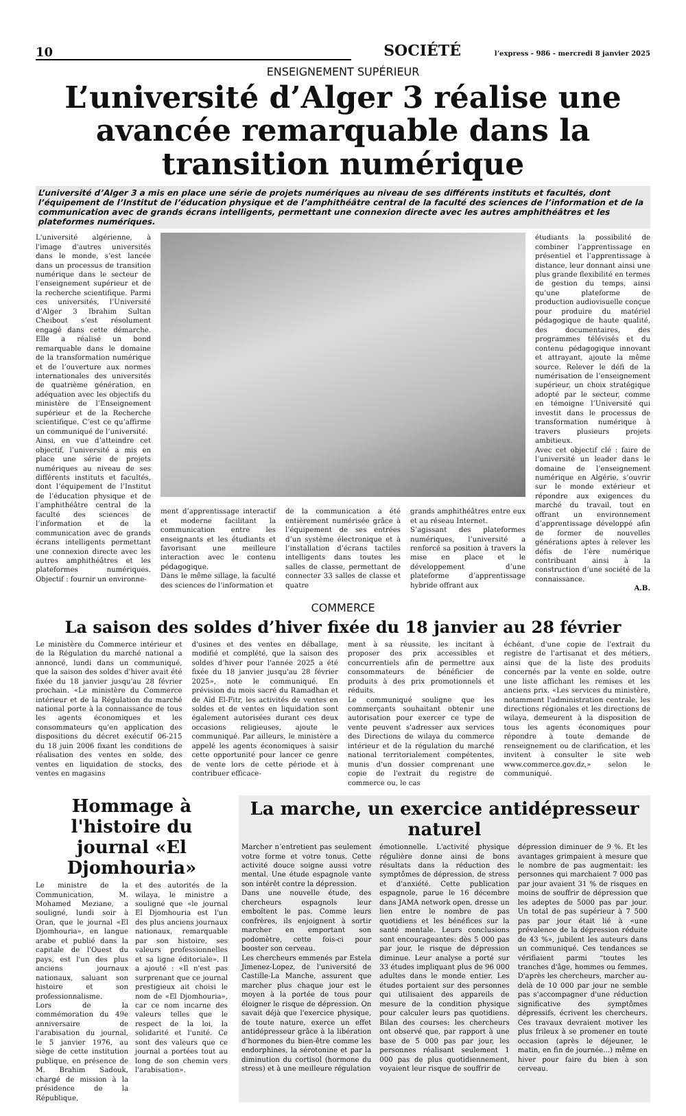10 SOCIÉTÉ
l’express - 986 - mercredi 8 janvier 2025
ENSEIGNEMENT SUPÉRIEUR
L’université d’Alger 3 réalise une avancée remarquable dans la transition numérique
L’université d’Alger 3 a mis en place une série de projets numériques au niveau de ses différents instituts et facultés, dont l’équipement de l’Institut de l’éducation physique et de l’amphithéâtre central de la faculté des sciences de l’information et de la communication avec de grands écrans intelligents, permettant une connexion directe avec les autres amphithéâtres et les plateformes numériques.
L'université algérienne, à l'image d'autres universités dans le monde, s’est lancée dans un processus de transition numérique dans le secteur de l’enseignement supérieur et de la recherche scientifique. Parmi ces universités, l’Université d’Alger 3 Ibrahim Sultan Cheibout s’est résolument engagé dans cette démarche. Elle a réalisé un bond remarquable dans le domaine de la transformation numérique et de l’ouverture aux normes internationales des universités de quatrième génération, en adéquation avec les objectifs du ministère de l’Enseignement supérieur et de la Recherche scientifique. C’est ce qu’affirme un communiqué de l’université.
Ainsi, en vue d’atteindre cet objectif, l’université a mis en place une série de projets numériques au niveau de ses différents instituts et facultés, dont l’équipement de l’Institut de l’éducation physique et de l’amphithéâtre central de la faculté des sciences de l’information et de la communication avec de grands écrans intelligents permettant une connexion directe avec les autres amphithéâtres et les plateformes numériques. Objectif : fournir un environne-
ment d’apprentissage interactif et moderne facilitant la communication entre les enseignants et les étudiants et favorisant une meilleure interaction avec le contenu pédagogique.
Dans le même sillage, la faculté des sciences de l’information et
de la communication a été entièrement numérisée grâce à l’équipement de ses entrées d’un système électronique et à l’installation d’écrans tactiles intelligents dans toutes les salles de classe, permettant de connecter 33 salles de classe et quatre
grands amphithéâtres entre eux et au réseau Internet.
S’agissant des plateformes numériques, l’université a renforcé sa position à travers la mise en place et le développement d’une plateforme d’apprentissage hybride offrant aux
étudiants la possibilité de combiner l’apprentissage en présentiel et l’apprentissage à distance, leur donnant ainsi une plus grande flexibilité en termes de gestion du temps, ainsi qu’une plateforme de production audiovisuelle conçue pour produire du matériel pédagogique de haute qualité, des documentaires, des programmes télévisés et du contenu pédagogique innovant et attrayant, ajoute la même source. Relever le défi de la numérisation de l’enseignement supérieur, un choix stratégique adopté par le secteur, comme en témoigne l’Université qui investit dans le processus de transformation numérique à travers plusieurs projets ambitieux.
Avec cet objectif clé : faire de l’université un leader dans le domaine de l’enseignement numérique en Algérie, s’ouvrir sur le monde extérieur et répondre aux exigences du marché du travail, tout en offrant un environnement d’apprentissage développé afin de former de nouvelles générations aptes à relever les défis de l’ère numérique contribuant ainsi à la construction d’une société de la connaissance.
A.B.
COMMERCE
La saison des soldes d’hiver fixée du 18 janvier au 28 février
Le ministère du Commerce intérieur et de la Régulation du marché national a annoncé, lundi dans un communiqué, que la saison des soldes d'hiver avait été fixée du 18 janvier jusqu'au 28 février prochain. «Le ministère du Commerce intérieur et de la Régulation du marché national porte à la connaissance de tous les agents économiques et les consommateurs qu'en application des dispositions du décret exécutif 06-215 du 18 juin 2006 fixant les conditions de réalisation des ventes en solde, des ventes en liquidation de stocks, des ventes en magasins
d'usines et des ventes en déballage, modifié et complété, que la saison des soldes d'hiver pour l'année 2025 a été fixée du 18 janvier jusqu'au 28 février 2025», note le communiqué. En prévision du mois sacré du Ramadhan et de Aïd El-Fitr, les activités de ventes en soldes et de ventes en liquidation sont également autorisées durant ces deux occasions religieuses, ajoute le communiqué. Par ailleurs, le ministère a appelé les agents économiques à saisir cette opportunité pour lancer ce genre de vente lors de cette période et à contribuer efficace-
ment à sa réussite, les incitant à proposer des prix accessibles et concurrentiels afin de permettre aux consommateurs de bénéficier de produits à des prix promotionnels et réduits.
Le communiqué souligne que les commerçants souhaitant obtenir une autorisation pour exercer ce type de vente peuvent s'adresser aux services des Directions de wilaya du commerce intérieur et de la régulation du marché national territorialement compétentes, munis d'un dossier comprenant une copie de l'extrait du registre de commerce ou, le cas
échéant, d'une copie de l'extrait du registre de l'artisanat et des métiers, ainsi que de la liste des produits concernés par la vente en solde, outre une liste affichant les remises et les anciens prix. «Les services du ministère, notamment l'administration centrale, les directions régionales et les directions de wilaya, demeurent à la disposition de tous les agents économiques pour répondre à toute demande de renseignement ou de clarification, et les invitent à consulter le site web www.commerce.gov.dz,» selon le communiqué.
Hommage à l'histoire du journal «El Djomhouria»
Le ministre de la Communication, M. Mohamed Meziane, a souligné, lundi soir à Oran, que le journal «El Djomhouria», en langue arabe et publié dans la capitale de l'Ouest du pays, est l'un des plus anciens journaux nationaux, saluant son histoire et son professionnalisme.
Lors de la commémoration du 49e anniversaire de l'arabisation du journal, le 5 janvier 1976, au siège de cette institution publique, en présence de M. Brahim Sadouk, chargé de mission à la présidence de la République,
et des autorités de la wilaya, le ministre a souligné que «le journal El Djomhouria est l'un des plus anciens journaux nationaux, remarquable par son histoire, ses valeurs professionnelles et sa ligne éditoriale». Il a ajouté : «Il n'est pas surprenant que ce journal prestigieux ait choisi le nom de «El Djomhouria», car ce nom incarne des valeurs telles que le respect de la loi, la solidarité et l'unité. Ce sont des valeurs que ce journal a portées tout au long de son chemin vers l'arabisation».
La marche, un exercice antidépresseur naturel
Marcher n’entretient pas seulement votre forme et votre tonus. Cette activité douce soigne aussi votre mental. Une étude espagnole vante son intérêt contre la dépression.
Dans une nouvelle étude, des chercheurs espagnols leur emboîtent le pas. Comme leurs confrères, ils enjoignent à sortir marcher en emportant son podomètre, cette fois-ci pour booster son cerveau.
Les chercheurs emmenés par Estela Jimenez-Lopez, de l'université de Castille-La Manche, assurent que marcher plus chaque jour est le moyen à la portée de tous pour éloigner le risque de dépression. On savait déjà que l'exercice physique, de toute nature, exerce un effet antidépresseur grâce à la libération d'hormones du bien-être comme les endorphines, la sérotonine et par la diminution du cortisol (hormone du stress) et à une meilleure régulation
émotionnelle. L'activité physique régulière donne ainsi de bons résultats dans la réduction des symptômes de dépression, de stress et d'anxiété. Cette publication espagnole, parue le 16 décembre dans JAMA network open, dresse un lien entre le nombre de pas quotidiens et les bénéfices sur la santé mentale. Leurs conclusions sont encourageantes: dès 5 000 pas par jour, le risque de dépression diminue. Leur analyse a porté sur 33 études impliquant plus de 96 000 adultes dans le monde entier. Les études portaient sur des personnes qui utilisaient des appareils de mesure de la condition physique pour calculer leurs pas quotidiens. Bilan des courses: les chercheurs ont observé que, par rapport à une base de 5 000 pas par jour, les personnes réalisant seulement 1 000 pas de plus quotidiennement, voyaient leur risque de souffrir de
dépression diminuer de 9 %. Et les avantages grimpaient à mesure que le nombre de pas augmentait: les personnes qui marchaient 7 000 pas par jour avaient 31 % de risques en moins de souffrir de dépression que les adeptes de 5000 pas par jour. Un total de pas supérieur à 7 500 pas par jour était lié à «une prévalence de la dépression réduite de 43 %», jubilent les auteurs dans un communiqué. Ces tendances se vérifiaient parmi “toutes les tranches d'âge, hommes ou femmes. D'après les chercheurs, marcher au-delà de 10 000 par jour ne semble pas s'accompagner d'une réduction significative des symptômes dépressifs, écrivent les chercheurs. Ces travaux devraient motiver les plus frileux à se promener en toute occasion (après le déjeuner, le matin, en fin de journée...) même en hiver pour faire du bien à son cerveau.